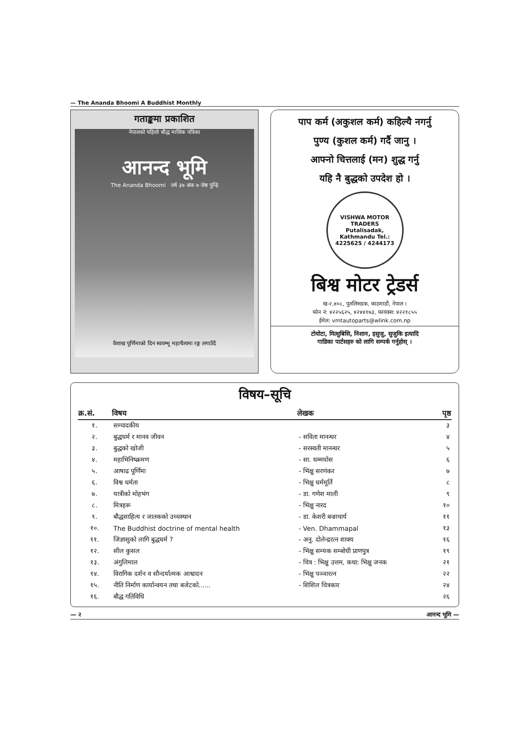— The Ananda Bhoomi A Buddhist Monthly
गताङ्कमा प्रकाशित
नेपालको पहिलो बौद्ध मासिक पत्रिका
आनन्द भूमि
The Ananda Bhoomi वर्ष ३७ अंक ७ जेष्ठ पुन्हि
वैशाख पूर्णिमाको दिन स्वयम्भू महाचैत्यमा रङ्ग लगाउँदै
पाप कर्म (अकुशल कर्म) कहिल्यै नगर्नु
पुण्य (कुशल कर्म) गर्दै जानु ।
आफ्नो चित्तलाई (मन) शुद्ध गर्नु
यहि नै बुद्धको उपदेश हो ।
VISHWA MOTOR TRADERS
Putalisadak, Kathmandu Tel.: 4225625 / 4244173
बिश्व मोटर ट्रेडर्स
ख-२,४०८, पुतलिसडक, काठमाडौं, नेपाल ।
फोन नं: ४२२५६२५, ४२४४१७३, फायक्स: ४२२१८५५
ईमेल: vmtautoparts@wlink.com.np
टोयोटा, मित्सुबिसि, निशान, इसुजु, सुजुकि इत्यादि
गाडिका पार्टसहरु को लागि सम्पर्क गर्नुहोस् ।
विषय–सूचि
| क्र.सं. | विषय | लेखक | पृष्ठ |
| --- | --- | --- | --- |
| १. | सम्पादकीय | | ३ |
| २. | बुद्धधर्म र मानव जीवन | - सविता मानन्धर | ४ |
| ३. | बुद्धको खोजी | - सरस्वती मानन्धर | ५ |
| ४. | महाभिनिष्क्रमण | - सा. धम्मघोस | ६ |
| ५. | आषाढ पूर्णिमा | - भिक्षु सरणंकर | ७ |
| ६. | विश्व धर्मता | - भिक्षु धर्ममूर्ति | ८ |
| ७. | यात्रीको मोहभंग | - डा. गणेश माली | ९ |
| ८. | मित्रहरू | - भिक्षु नारद | १० |
| ९. | बौद्धसाहित्य र जातकको उच्चस्थान | - डा. केशरी बज्राचार्य | ११ |
| १०. | The Buddhist doctrine of mental health | - Ven. Dhammapal | १३ |
| ११. | जिज्ञासुको लागि बुद्धधर्म ? | - अनु. दोलेन्द्ररत्न शाक्य | १६ |
| १२. | सील कुसल | - भिक्षु सम्यक सम्बोधी प्राणपुत्र | १९ |
| १३. | अंगुलिमाल | - चित्र : भिक्षु उत्तम, कथा: भिक्षु जनक | २१ |
| १४. | विरागिक दर्शन व सौन्दर्यात्मक आश्वादन | - भिक्षु पञ्ञारत्न | २२ |
| १५. | नीति निर्माण कार्यान्वयन तथा बजेटको...... | - शिशिल चित्रकार | २४ |
| १६. | बौद्ध गतिविधि | | २६ |
— २ आनन्द भूमि —